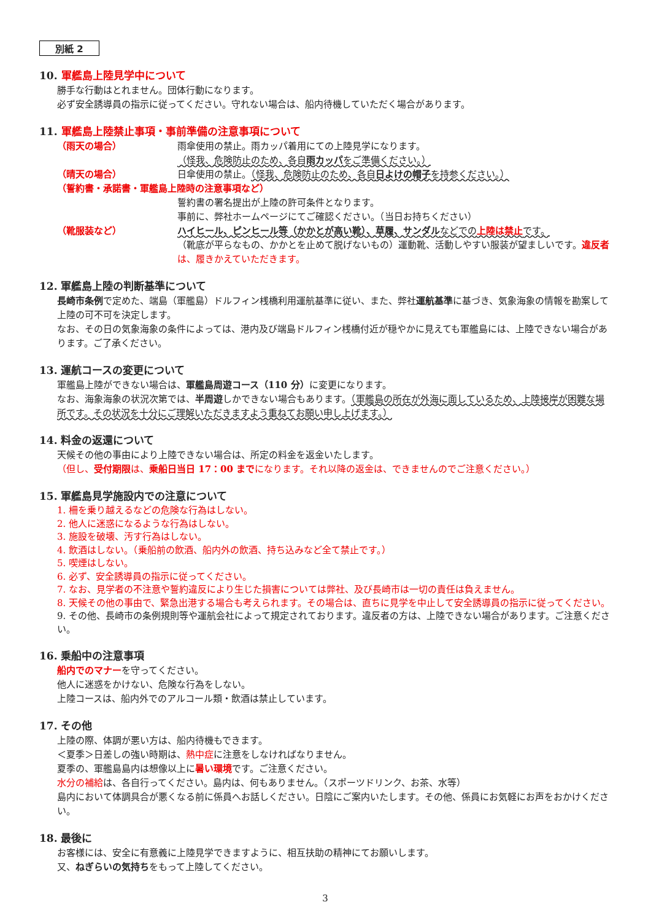別紙 2
10. 軍艦島上陸見学中について
勝手な行動はとれません。団体行動になります。
必ず安全誘導員の指示に従ってください。守れない場合は、船内待機していただく場合があります。
11. 軍艦島上陸禁止事項・事前準備の注意事項について
（雨天の場合） 雨傘使用の禁止。雨カッパ着用にての上陸見学になります。
（怪我、危険防止のため、各自雨カッパをご準備ください。）
（晴天の場合） 日傘使用の禁止。（怪我、危険防止のため、各自日よけの帽子を持参ください。）
（誓約書・承諾書・軍艦島上陸時の注意事項など）
誓約書の署名提出が上陸の許可条件となります。
事前に、弊社ホームページにてご確認ください。（当日お持ちください）
（靴服装など） ハイヒール、ピンヒール等（かかとが高い靴）、草履、サンダルなどでの上陸は禁止です。
（靴底が平らなもの、かかとを止めて脱げないもの）運動靴、活動しやすい服装が望ましいです。違反者 は、履きかえていただきます。
12. 軍艦島上陸の判断基準について
長崎市条例で定めた、端島（軍艦島）ドルフィン桟橋利用運航基準に従い、また、弊社運航基準に基づき、気象海象の情報を勘案して上陸の可不可を決定します。
なお、その日の気象海象の条件によっては、港内及び端島ドルフィン桟橋付近が穏やかに見えても軍艦島には、上陸できない場合があります。ご了承ください。
13. 運航コースの変更について
軍艦島上陸ができない場合は、軍艦島周遊コース（110 分）に変更になります。
なお、海象海象の状況次第では、半周遊しかできない場合もあります。（軍艦島の所在が外海に面しているため、上陸接岸が困難な場所です。その状況を十分にご理解いただきますよう重ねてお願い申し上げます。）
14. 料金の返還について
天候その他の事由により上陸できない場合は、所定の料金を返金いたします。
（但し、受付期限は、乗船日当日 17：00 までになります。それ以降の返金は、できませんのでご注意ください。）
15. 軍艦島見学施設内での注意について
1. 柵を乗り越えるなどの危険な行為はしない。
2. 他人に迷惑になるような行為はしない。
3. 施設を破壊、汚す行為はしない。
4. 飲酒はしない。（乗船前の飲酒、船内外の飲酒、持ち込みなど全て禁止です。）
5. 喫煙はしない。
6. 必ず、安全誘導員の指示に従ってください。
7. なお、見学者の不注意や誓約違反により生じた損害については弊社、及び長崎市は一切の責任は負えません。
8. 天候その他の事由で、緊急出港する場合も考えられます。その場合は、直ちに見学を中止して安全誘導員の指示に従ってください。
9. その他、長崎市の条例規則等や運航会社によって規定されております。違反者の方は、上陸できない場合があります。ご注意ください。
16. 乗船中の注意事項
船内でのマナーを守ってください。
他人に迷惑をかけない、危険な行為をしない。
上陸コースは、船内外でのアルコール類・飲酒は禁止しています。
17. その他
上陸の際、体調が悪い方は、船内待機もできます。
＜夏季＞日差しの強い時期は、熱中症に注意をしなければなりません。
夏季の、軍艦島島内は想像以上に暑い環境です。ご注意ください。
水分の補給は、各自行ってください。島内は、何もありません。（スポーツドリンク、お茶、水等）
島内において体調具合が悪くなる前に係員へお話しください。日陰にご案内いたします。その他、係員にお気軽にお声をおかけください。
18. 最後に
お客様には、安全に有意義に上陸見学できますように、相互扶助の精神にてお願いします。
又、ねぎらいの気持ちをもって上陸してください。
3